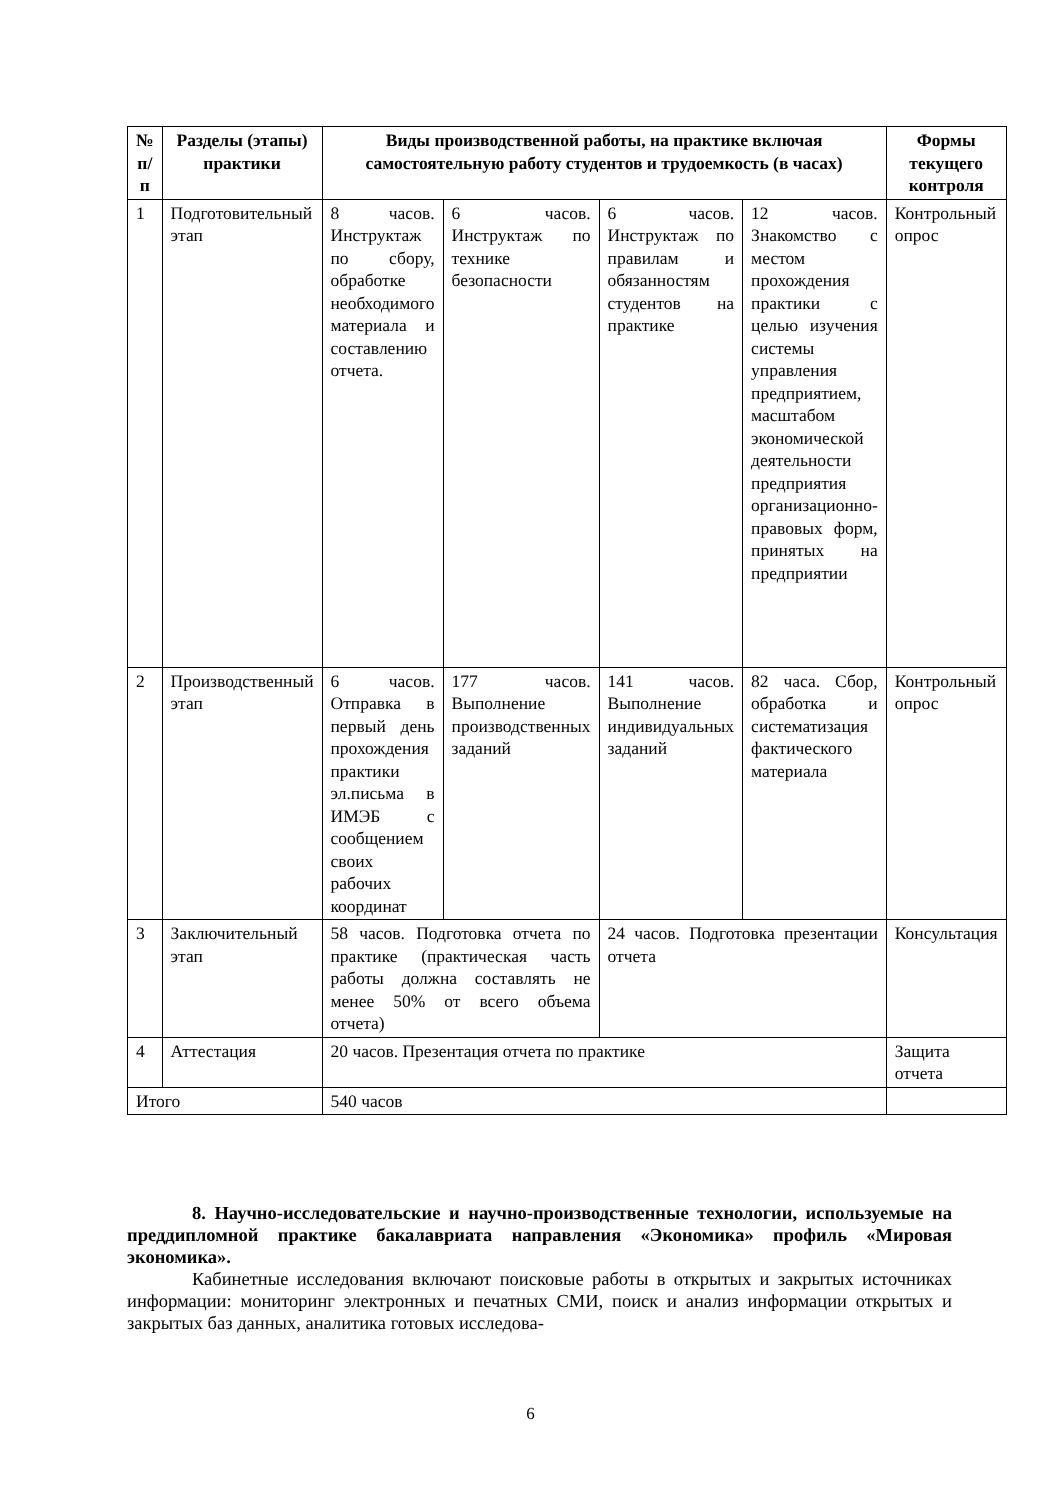| № п/п | Разделы (этапы) практики | Виды производственной работы, на практике включая самостоятельную работу студентов и трудоемкость (в часах) | | | | Формы текущего контроля |
| --- | --- | --- | --- | --- | --- | --- |
| 1 | Подготовительный этап | 8 часов. Инструктаж по сбору, обработке необходимого материала и составлению отчета. | 6 часов. Инструктаж по технике безопасности | 6 часов. Инструктаж по правилам и обязанностям студентов на практике | 12 часов. Знакомство с местом прохождения практики с целью изучения системы управления предприятием, масштабом экономической деятельности предприятия организационно-правовых форм, принятых на предприятии | Контрольный опрос |
| 2 | Производственный этап | 6 часов. Отправка в первый день прохождения практики эл.письма в ИМЭБ с сообщением своих рабочих координат | 177 часов. Выполнение производственных заданий | 141 часов. Выполнение индивидуальных заданий | 82 часа. Сбор, обработка и систематизация фактического материала | Контрольный опрос |
| 3 | Заключительный этап | 58 часов. Подготовка отчета по практике (практическая часть работы должна составлять не менее 50% от всего объема отчета) | | 24 часов. Подготовка презентации отчета | | Консультация |
| 4 | Аттестация | 20 часов. Презентация отчета по практике | | | | Защита отчета |
| Итого | | 540 часов | | | | |
8. Научно-исследовательские и научно-производственные технологии, используемые на преддипломной практике бакалавриата направления «Экономика» профиль «Мировая экономика».
Кабинетные исследования включают поисковые работы в открытых и закрытых источниках информации: мониторинг электронных и печатных СМИ, поиск и анализ информации открытых и закрытых баз данных, аналитика готовых исследова-
6